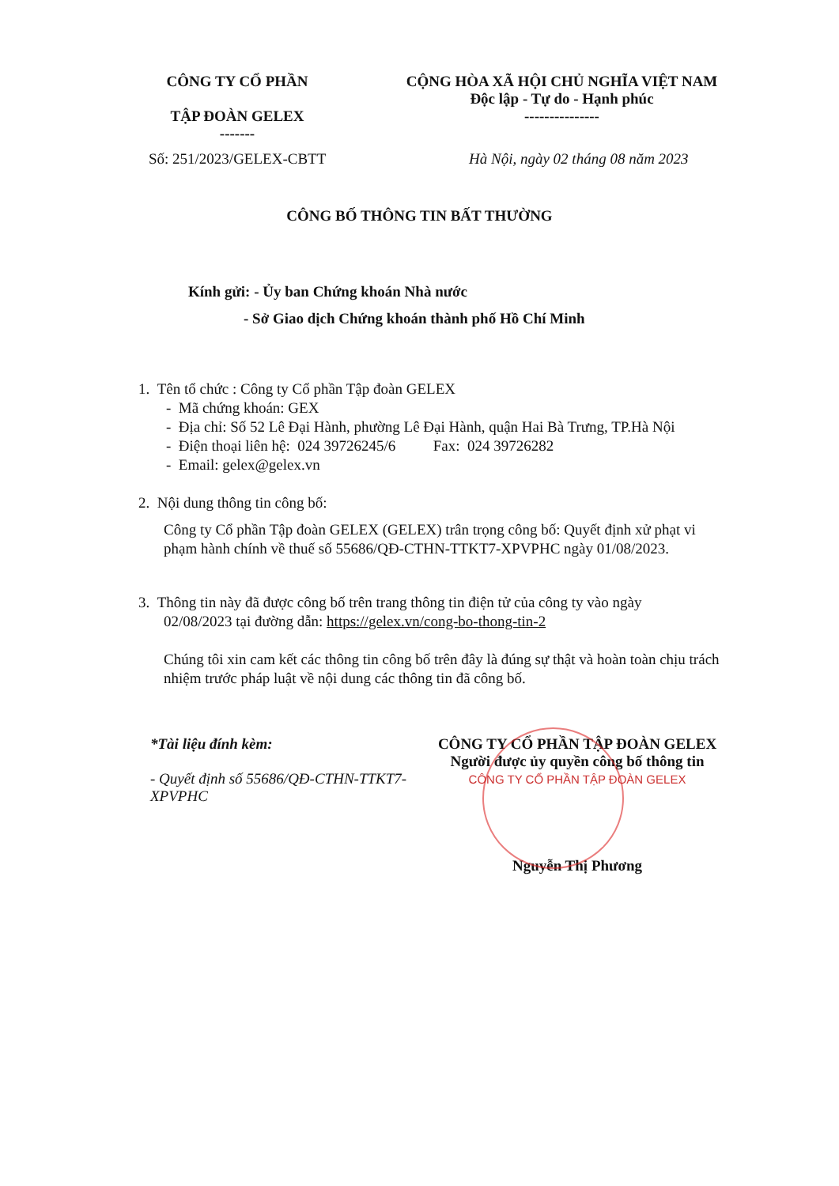CÔNG TY CỔ PHẦN
TẬP ĐOÀN GELEX
-------
CỘNG HÒA XÃ HỘI CHỦ NGHĨA VIỆT NAM
Độc lập - Tự do - Hạnh phúc
---------------
Số: 251/2023/GELEX-CBTT Hà Nội, ngày 02 tháng 08 năm 2023
CÔNG BỐ THÔNG TIN BẤT THƯỜNG
Kính gửi: - Ủy ban Chứng khoán Nhà nước
- Sở Giao dịch Chứng khoán thành phố Hồ Chí Minh
1. Tên tổ chức : Công ty Cổ phần Tập đoàn GELEX
- Mã chứng khoán: GEX
- Địa chỉ: Số 52 Lê Đại Hành, phường Lê Đại Hành, quận Hai Bà Trưng, TP.Hà Nội
- Điện thoại liên hệ: 024 39726245/6 Fax: 024 39726282
- Email: gelex@gelex.vn
2. Nội dung thông tin công bố:
Công ty Cổ phần Tập đoàn GELEX (GELEX) trân trọng công bố: Quyết định xử phạt vi phạm hành chính về thuế số 55686/QĐ-CTHN-TTKT7-XPVPHC ngày 01/08/2023.
3. Thông tin này đã được công bố trên trang thông tin điện tử của công ty vào ngày
02/08/2023 tại đường dẫn: https://gelex.vn/cong-bo-thong-tin-2
Chúng tôi xin cam kết các thông tin công bố trên đây là đúng sự thật và hoàn toàn chịu trách nhiệm trước pháp luật về nội dung các thông tin đã công bố.
*Tài liệu đính kèm:
- Quyết định số 55686/QĐ-CTHN-TTKT7-
XPVPHC
CÔNG TY CỔ PHẦN TẬP ĐOÀN GELEX
Người được ủy quyền công bố thông tin
CÔNG TY CỔ PHẦN TẬP ĐOÀN GELEX
Nguyễn Thị Phương